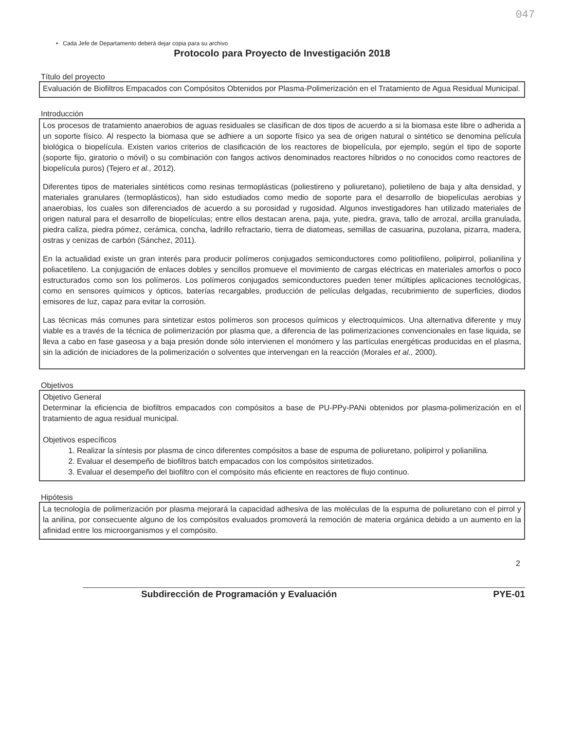047
• Cada Jefe de Departamento deberá dejar copia para su archivo
Protocolo para Proyecto de Investigación 2018
Título del proyecto
Evaluación de Biofiltros Empacados con Compósitos Obtenidos por Plasma-Polimerización en el Tratamiento de Agua Residual Municipal.
Introducción
Los procesos de tratamiento anaerobios de aguas residuales se clasifican de dos tipos de acuerdo a si la biomasa este libre o adherida a un soporte físico. Al respecto la biomasa que se adhiere a un soporte físico ya sea de origen natural o sintético se denomina película biológica o biopelícula. Existen varios criterios de clasificación de los reactores de biopelícula, por ejemplo, según el tipo de soporte (soporte fijo, giratorio o móvil) o su combinación con fangos activos denominados reactores híbridos o no conocidos como reactores de biopelícula puros) (Tejero et al., 2012).
Diferentes tipos de materiales sintéticos como resinas termoplásticas (poliestireno y poliuretano), polietileno de baja y alta densidad, y materiales granulares (termoplásticos), han sido estudiados como medio de soporte para el desarrollo de biopelículas aerobias y anaerobias, los cuales son diferenciados de acuerdo a su porosidad y rugosidad. Algunos investigadores han utilizado materiales de origen natural para el desarrollo de biopelículas; entre ellos destacan arena, paja, yute, piedra, grava, tallo de arrozal, arcilla granulada, piedra caliza, piedra pómez, cerámica, concha, ladrillo refractario, tierra de diatomeas, semillas de casuarina, puzolana, pizarra, madera, ostras y cenizas de carbón (Sánchez, 2011).
En la actualidad existe un gran interés para producir polímeros conjugados semiconductores como politiofileno, polipirrol, polianilina y poliacetileno. La conjugación de enlaces dobles y sencillos promueve el movimiento de cargas eléctricas en materiales amorfos o poco estructurados como son los polímeros. Los polímeros conjugados semiconductores pueden tener múltiples aplicaciones tecnológicas, como en sensores químicos y ópticos, baterías recargables, producción de películas delgadas, recubrimiento de superficies, diodos emisores de luz, capaz para evitar la corrosión.
Las técnicas más comunes para sintetizar estos polímeros son procesos químicos y electroquímicos. Una alternativa diferente y muy viable es a través de la técnica de polimerización por plasma que, a diferencia de las polimerizaciones convencionales en fase liquida, se lleva a cabo en fase gaseosa y a baja presión donde sólo intervienen el monómero y las partículas energéticas producidas en el plasma, sin la adición de iniciadores de la polimerización o solventes que intervengan en la reacción (Morales et al., 2000).
Objetivos
Objetivo General
Determinar la eficiencia de biofiltros empacados con compósitos a base de PU-PPy-PANi obtenidos por plasma-polimerización en el tratamiento de agua residual municipal.
Objetivos específicos
1. Realizar la síntesis por plasma de cinco diferentes compósitos a base de espuma de poliuretano, polipirrol y polianilina.
2. Evaluar el desempeño de biofiltros batch empacados con los compósitos sintetizados.
3. Evaluar el desempeño del biofiltro con el compósito más eficiente en reactores de flujo continuo.
Hipótesis
La tecnología de polimerización por plasma mejorará la capacidad adhesiva de las moléculas de la espuma de poliuretano con el pirrol y la anilina, por consecuente alguno de los compósitos evaluados promoverá la remoción de materia orgánica debido a un aumento en la afinidad entre los microorganismos y el compósito.
2
Subdirección de Programación y Evaluación PYE-01